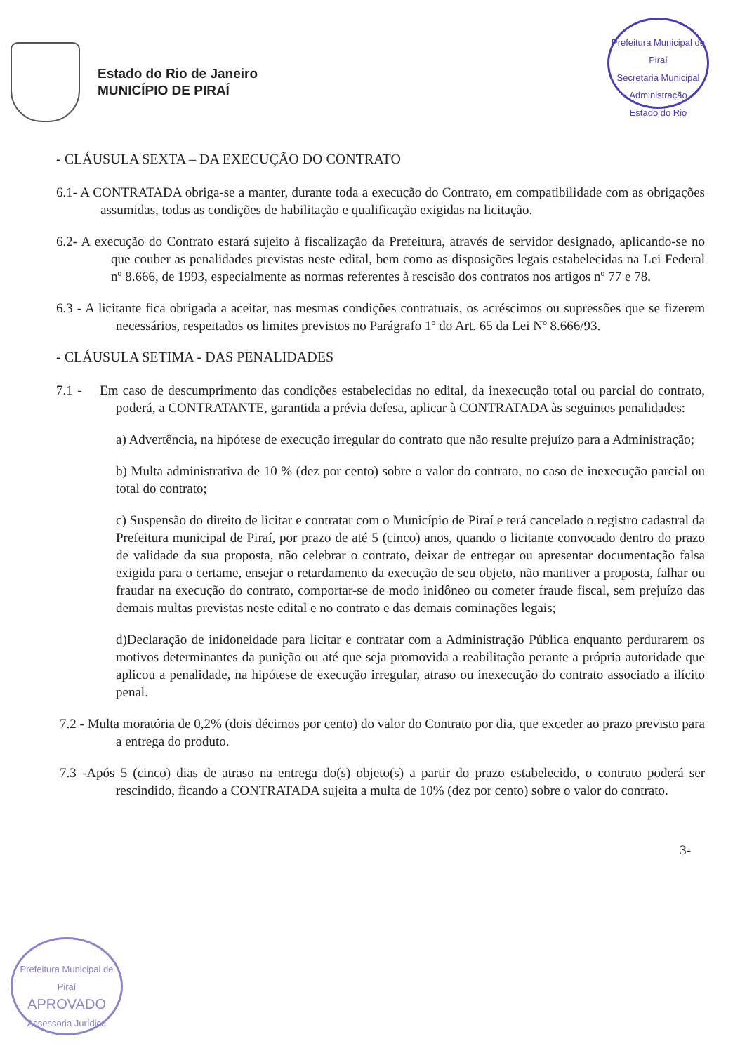Prefeitura Municipal de Piraí
Secretaria Municipal Administração
Estado do Rio
Estado do Rio de Janeiro
MUNICÍPIO DE PIRAÍ
- CLÁUSULA SEXTA – DA EXECUÇÃO DO CONTRATO
6.1- A CONTRATADA obriga-se a manter, durante toda a execução do Contrato, em compatibilidade com as obrigações assumidas, todas as condições de habilitação e qualificação exigidas na licitação.
6.2- A execução do Contrato estará sujeito à fiscalização da Prefeitura, através de servidor designado, aplicando-se no que couber as penalidades previstas neste edital, bem como as disposições legais estabelecidas na Lei Federal nº 8.666, de 1993, especialmente as normas referentes à rescisão dos contratos nos artigos nº 77 e 78.
6.3 - A licitante fica obrigada a aceitar, nas mesmas condições contratuais, os acréscimos ou supressões que se fizerem necessários, respeitados os limites previstos no Parágrafo 1º do Art. 65 da Lei Nº 8.666/93.
- CLÁUSULA SETIMA - DAS PENALIDADES
7.1 - Em caso de descumprimento das condições estabelecidas no edital, da inexecução total ou parcial do contrato, poderá, a CONTRATANTE, garantida a prévia defesa, aplicar à CONTRATADA às seguintes penalidades:
a) Advertência, na hipótese de execução irregular do contrato que não resulte prejuízo para a Administração;
b) Multa administrativa de 10 % (dez por cento) sobre o valor do contrato, no caso de inexecução parcial ou total do contrato;
c) Suspensão do direito de licitar e contratar com o Município de Piraí e terá cancelado o registro cadastral da Prefeitura municipal de Piraí, por prazo de até 5 (cinco) anos, quando o licitante convocado dentro do prazo de validade da sua proposta, não celebrar o contrato, deixar de entregar ou apresentar documentação falsa exigida para o certame, ensejar o retardamento da execução de seu objeto, não mantiver a proposta, falhar ou fraudar na execução do contrato, comportar-se de modo inidôneo ou cometer fraude fiscal, sem prejuízo das demais multas previstas neste edital e no contrato e das demais cominações legais;
d)Declaração de inidoneidade para licitar e contratar com a Administração Pública enquanto perdurarem os motivos determinantes da punição ou até que seja promovida a reabilitação perante a própria autoridade que aplicou a penalidade, na hipótese de execução irregular, atraso ou inexecução do contrato associado a ilícito penal.
7.2 - Multa moratória de 0,2% (dois décimos por cento) do valor do Contrato por dia, que exceder ao prazo previsto para a entrega do produto.
7.3 -Após 5 (cinco) dias de atraso na entrega do(s) objeto(s) a partir do prazo estabelecido, o contrato poderá ser rescindido, ficando a CONTRATADA sujeita a multa de 10% (dez por cento) sobre o valor do contrato.
3-
Prefeitura Municipal de Piraí
APROVADO
Assessoria Jurídica